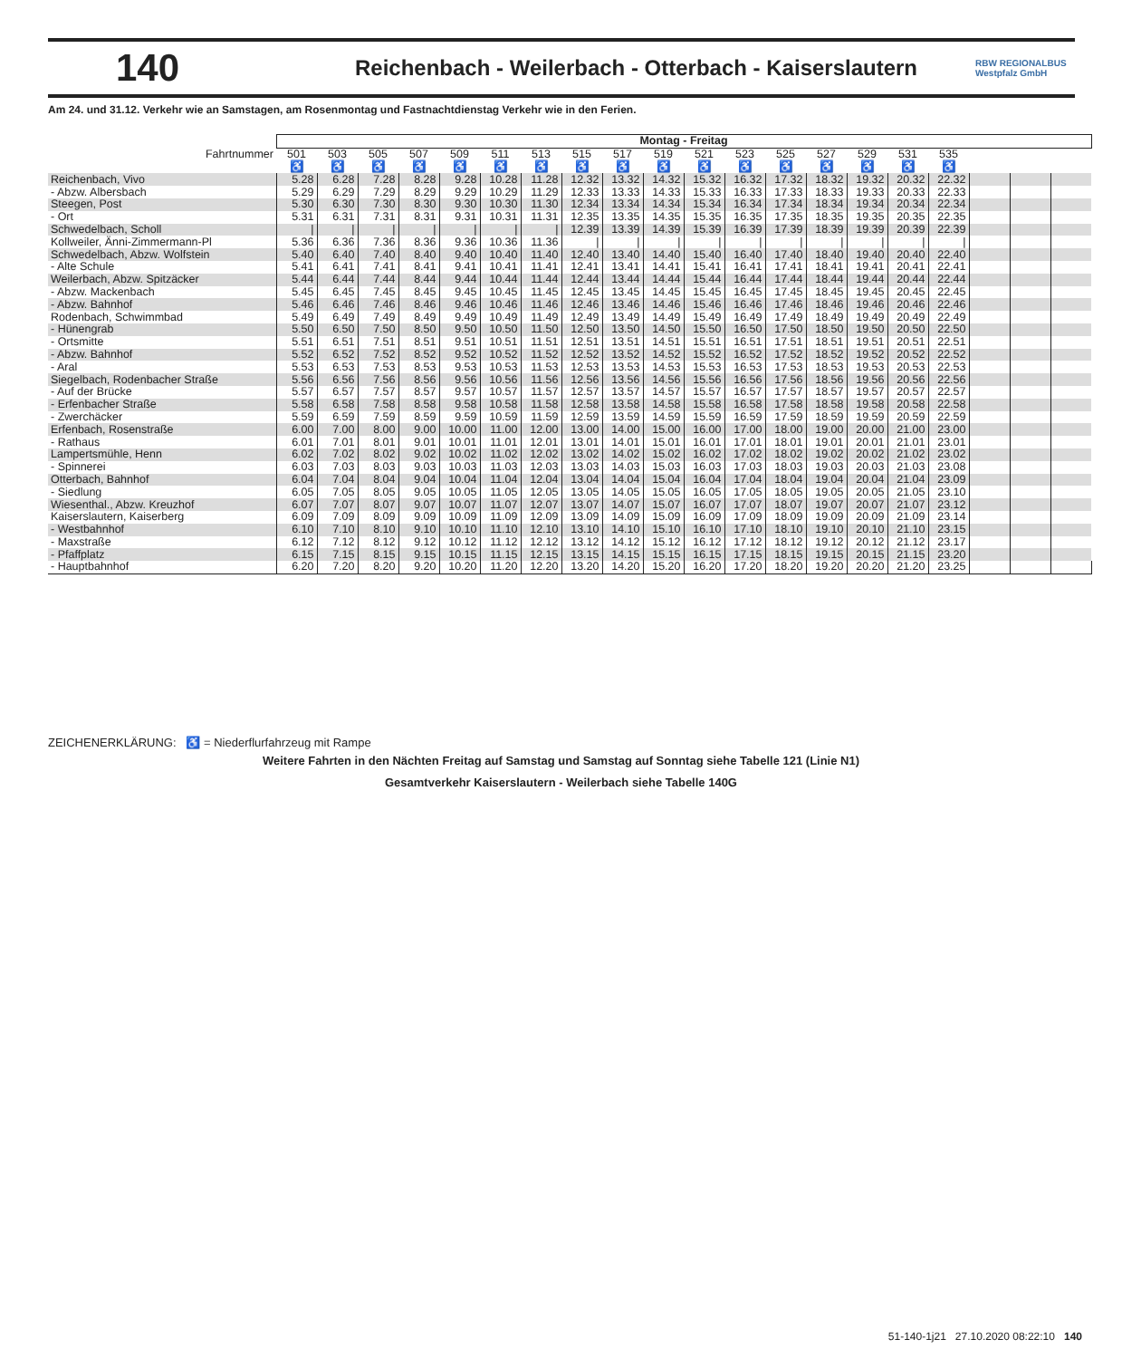140
Reichenbach - Weilerbach - Otterbach - Kaiserslautern
RBW REGIONALBUS Westpfalz GmbH
Am 24. und 31.12. Verkehr wie an Samstagen, am Rosenmontag und Fastnachtdienstag Verkehr wie in den Ferien.
| | Montag - Freitag | | | | | | | | | | | | | | | | | | | |
| --- | --- | --- | --- | --- | --- | --- | --- | --- | --- | --- | --- | --- | --- | --- | --- | --- | --- | --- | --- | --- |
| Fahrtnummer | 501 | 503 | 505 | 507 | 509 | 511 | 513 | 515 | 517 | 519 | 521 | 523 | 525 | 527 | 529 | 531 | 535 | | | |
| | ♿ | ♿ | ♿ | ♿ | ♿ | ♿ | ♿ | ♿ | ♿ | ♿ | ♿ | ♿ | ♿ | ♿ | ♿ | ♿ | ♿ | | | |
| Reichenbach, Vivo | 5.28 | 6.28 | 7.28 | 8.28 | 9.28 | 10.28 | 11.28 | 12.32 | 13.32 | 14.32 | 15.32 | 16.32 | 17.32 | 18.32 | 19.32 | 20.32 | 22.32 | | | |
| - Abzw. Albersbach | 5.29 | 6.29 | 7.29 | 8.29 | 9.29 | 10.29 | 11.29 | 12.33 | 13.33 | 14.33 | 15.33 | 16.33 | 17.33 | 18.33 | 19.33 | 20.33 | 22.33 | | | |
| Steegen, Post | 5.30 | 6.30 | 7.30 | 8.30 | 9.30 | 10.30 | 11.30 | 12.34 | 13.34 | 14.34 | 15.34 | 16.34 | 17.34 | 18.34 | 19.34 | 20.34 | 22.34 | | | |
| - Ort | 5.31 | 6.31 | 7.31 | 8.31 | 9.31 | 10.31 | 11.31 | 12.35 | 13.35 | 14.35 | 15.35 | 16.35 | 17.35 | 18.35 | 19.35 | 20.35 | 22.35 | | | |
| Schwedelbach, Scholl | / | / | / | / | / | / | / | 12.39 | 13.39 | 14.39 | 15.39 | 16.39 | 17.39 | 18.39 | 19.39 | 20.39 | 22.39 | | | |
| Kollweiler, Änni-Zimmermann-Pl | 5.36 | 6.36 | 7.36 | 8.36 | 9.36 | 10.36 | 11.36 | / | / | / | / | / | / | / | / | / | / | | | |
| Schwedelbach, Abzw. Wolfstein | 5.40 | 6.40 | 7.40 | 8.40 | 9.40 | 10.40 | 11.40 | 12.40 | 13.40 | 14.40 | 15.40 | 16.40 | 17.40 | 18.40 | 19.40 | 20.40 | 22.40 | | | |
| - Alte Schule | 5.41 | 6.41 | 7.41 | 8.41 | 9.41 | 10.41 | 11.41 | 12.41 | 13.41 | 14.41 | 15.41 | 16.41 | 17.41 | 18.41 | 19.41 | 20.41 | 22.41 | | | |
| Weilerbach, Abzw. Spitzäcker | 5.44 | 6.44 | 7.44 | 8.44 | 9.44 | 10.44 | 11.44 | 12.44 | 13.44 | 14.44 | 15.44 | 16.44 | 17.44 | 18.44 | 19.44 | 20.44 | 22.44 | | | |
| - Abzw. Mackenbach | 5.45 | 6.45 | 7.45 | 8.45 | 9.45 | 10.45 | 11.45 | 12.45 | 13.45 | 14.45 | 15.45 | 16.45 | 17.45 | 18.45 | 19.45 | 20.45 | 22.45 | | | |
| - Abzw. Bahnhof | 5.46 | 6.46 | 7.46 | 8.46 | 9.46 | 10.46 | 11.46 | 12.46 | 13.46 | 14.46 | 15.46 | 16.46 | 17.46 | 18.46 | 19.46 | 20.46 | 22.46 | | | |
| Rodenbach, Schwimmbad | 5.49 | 6.49 | 7.49 | 8.49 | 9.49 | 10.49 | 11.49 | 12.49 | 13.49 | 14.49 | 15.49 | 16.49 | 17.49 | 18.49 | 19.49 | 20.49 | 22.49 | | | |
| - Hünengrab | 5.50 | 6.50 | 7.50 | 8.50 | 9.50 | 10.50 | 11.50 | 12.50 | 13.50 | 14.50 | 15.50 | 16.50 | 17.50 | 18.50 | 19.50 | 20.50 | 22.50 | | | |
| - Ortsmitte | 5.51 | 6.51 | 7.51 | 8.51 | 9.51 | 10.51 | 11.51 | 12.51 | 13.51 | 14.51 | 15.51 | 16.51 | 17.51 | 18.51 | 19.51 | 20.51 | 22.51 | | | |
| - Abzw. Bahnhof | 5.52 | 6.52 | 7.52 | 8.52 | 9.52 | 10.52 | 11.52 | 12.52 | 13.52 | 14.52 | 15.52 | 16.52 | 17.52 | 18.52 | 19.52 | 20.52 | 22.52 | | | |
| - Aral | 5.53 | 6.53 | 7.53 | 8.53 | 9.53 | 10.53 | 11.53 | 12.53 | 13.53 | 14.53 | 15.53 | 16.53 | 17.53 | 18.53 | 19.53 | 20.53 | 22.53 | | | |
| Siegelbach, Rodenbacher Straße | 5.56 | 6.56 | 7.56 | 8.56 | 9.56 | 10.56 | 11.56 | 12.56 | 13.56 | 14.56 | 15.56 | 16.56 | 17.56 | 18.56 | 19.56 | 20.56 | 22.56 | | | |
| - Auf der Brücke | 5.57 | 6.57 | 7.57 | 8.57 | 9.57 | 10.57 | 11.57 | 12.57 | 13.57 | 14.57 | 15.57 | 16.57 | 17.57 | 18.57 | 19.57 | 20.57 | 22.57 | | | |
| - Erfenbacher Straße | 5.58 | 6.58 | 7.58 | 8.58 | 9.58 | 10.58 | 11.58 | 12.58 | 13.58 | 14.58 | 15.58 | 16.58 | 17.58 | 18.58 | 19.58 | 20.58 | 22.58 | | | |
| - Zwerchäcker | 5.59 | 6.59 | 7.59 | 8.59 | 9.59 | 10.59 | 11.59 | 12.59 | 13.59 | 14.59 | 15.59 | 16.59 | 17.59 | 18.59 | 19.59 | 20.59 | 22.59 | | | |
| Erfenbach, Rosenstraße | 6.00 | 7.00 | 8.00 | 9.00 | 10.00 | 11.00 | 12.00 | 13.00 | 14.00 | 15.00 | 16.00 | 17.00 | 18.00 | 19.00 | 20.00 | 21.00 | 23.00 | | | |
| - Rathaus | 6.01 | 7.01 | 8.01 | 9.01 | 10.01 | 11.01 | 12.01 | 13.01 | 14.01 | 15.01 | 16.01 | 17.01 | 18.01 | 19.01 | 20.01 | 21.01 | 23.01 | | | |
| Lampertsmühle, Henn | 6.02 | 7.02 | 8.02 | 9.02 | 10.02 | 11.02 | 12.02 | 13.02 | 14.02 | 15.02 | 16.02 | 17.02 | 18.02 | 19.02 | 20.02 | 21.02 | 23.02 | | | |
| - Spinnerei | 6.03 | 7.03 | 8.03 | 9.03 | 10.03 | 11.03 | 12.03 | 13.03 | 14.03 | 15.03 | 16.03 | 17.03 | 18.03 | 19.03 | 20.03 | 21.03 | 23.08 | | | |
| Otterbach, Bahnhof | 6.04 | 7.04 | 8.04 | 9.04 | 10.04 | 11.04 | 12.04 | 13.04 | 14.04 | 15.04 | 16.04 | 17.04 | 18.04 | 19.04 | 20.04 | 21.04 | 23.09 | | | |
| - Siedlung | 6.05 | 7.05 | 8.05 | 9.05 | 10.05 | 11.05 | 12.05 | 13.05 | 14.05 | 15.05 | 16.05 | 17.05 | 18.05 | 19.05 | 20.05 | 21.05 | 23.10 | | | |
| Wiesenthal., Abzw. Kreuzhof | 6.07 | 7.07 | 8.07 | 9.07 | 10.07 | 11.07 | 12.07 | 13.07 | 14.07 | 15.07 | 16.07 | 17.07 | 18.07 | 19.07 | 20.07 | 21.07 | 23.12 | | | |
| Kaiserslautern, Kaiserberg | 6.09 | 7.09 | 8.09 | 9.09 | 10.09 | 11.09 | 12.09 | 13.09 | 14.09 | 15.09 | 16.09 | 17.09 | 18.09 | 19.09 | 20.09 | 21.09 | 23.14 | | | |
| - Westbahnhof | 6.10 | 7.10 | 8.10 | 9.10 | 10.10 | 11.10 | 12.10 | 13.10 | 14.10 | 15.10 | 16.10 | 17.10 | 18.10 | 19.10 | 20.10 | 21.10 | 23.15 | | | |
| - Maxstraße | 6.12 | 7.12 | 8.12 | 9.12 | 10.12 | 11.12 | 12.12 | 13.12 | 14.12 | 15.12 | 16.12 | 17.12 | 18.12 | 19.12 | 20.12 | 21.12 | 23.17 | | | |
| - Pfaffplatz | 6.15 | 7.15 | 8.15 | 9.15 | 10.15 | 11.15 | 12.15 | 13.15 | 14.15 | 15.15 | 16.15 | 17.15 | 18.15 | 19.15 | 20.15 | 21.15 | 23.20 | | | |
| - Hauptbahnhof | 6.20 | 7.20 | 8.20 | 9.20 | 10.20 | 11.20 | 12.20 | 13.20 | 14.20 | 15.20 | 16.20 | 17.20 | 18.20 | 19.20 | 20.20 | 21.20 | 23.25 | | | |
ZEICHENERKLÄRUNG: ♿ = Niederflurfahrzeug mit Rampe
Weitere Fahrten in den Nächten Freitag auf Samstag und Samstag auf Sonntag siehe Tabelle 121 (Linie N1)
Gesamtverkehr Kaiserslautern - Weilerbach siehe Tabelle 140G
51-140-1j21 27.10.2020 08:22:10 140